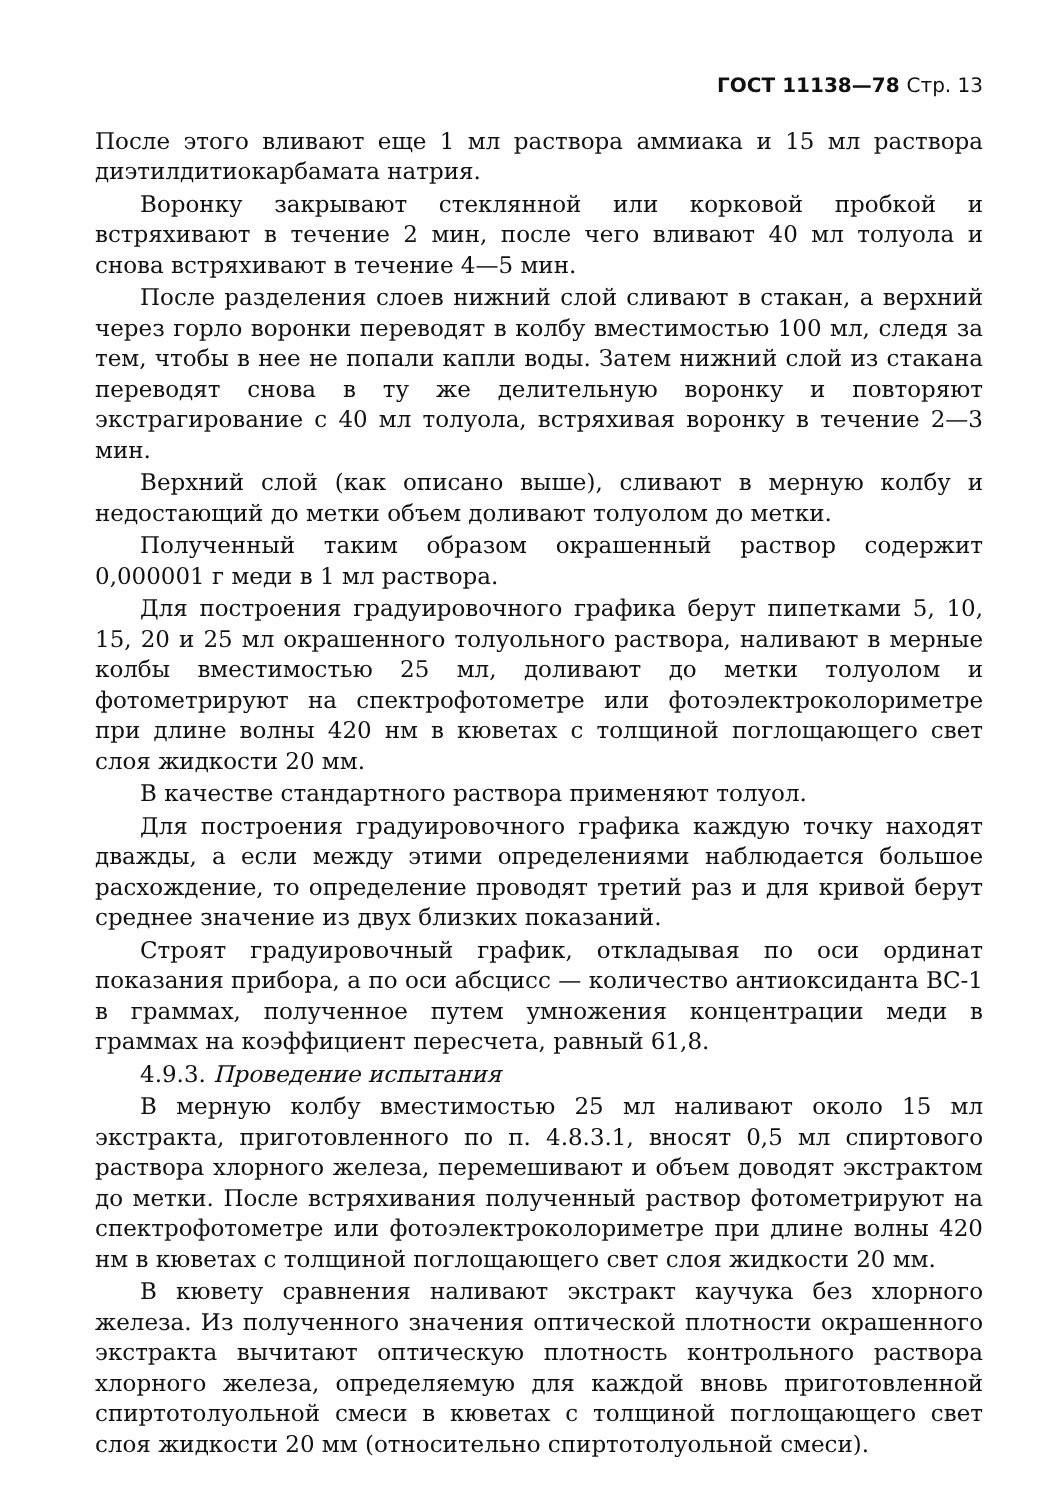ГОСТ 11138—78 Стр. 13
После этого вливают еще 1 мл раствора аммиака и 15 мл раствора диэтилдитиокарбамата натрия.
Воронку закрывают стеклянной или корковой пробкой и встряхивают в течение 2 мин, после чего вливают 40 мл толуола и снова встряхивают в течение 4—5 мин.
После разделения слоев нижний слой сливают в стакан, а верхний через горло воронки переводят в колбу вместимостью 100 мл, следя за тем, чтобы в нее не попали капли воды. Затем нижний слой из стакана переводят снова в ту же делительную воронку и повторяют экстрагирование с 40 мл толуола, встряхивая воронку в течение 2—3 мин.
Верхний слой (как описано выше), сливают в мерную колбу и недостающий до метки объем доливают толуолом до метки.
Полученный таким образом окрашенный раствор содержит 0,000001 г меди в 1 мл раствора.
Для построения градуировочного графика берут пипетками 5, 10, 15, 20 и 25 мл окрашенного толуольного раствора, наливают в мерные колбы вместимостью 25 мл, доливают до метки толуолом и фотометрируют на спектрофотометре или фотоэлектроколориметре при длине волны 420 нм в кюветах с толщиной поглощающего свет слоя жидкости 20 мм.
В качестве стандартного раствора применяют толуол.
Для построения градуировочного графика каждую точку находят дважды, а если между этими определениями наблюдается большое расхождение, то определение проводят третий раз и для кривой берут среднее значение из двух близких показаний.
Строят градуировочный график, откладывая по оси ординат показания прибора, а по оси абсцисс — количество антиоксиданта ВС-1 в граммах, полученное путем умножения концентрации меди в граммах на коэффициент пересчета, равный 61,8.
4.9.3. Проведение испытания
В мерную колбу вместимостью 25 мл наливают около 15 мл экстракта, приготовленного по п. 4.8.3.1, вносят 0,5 мл спиртового раствора хлорного железа, перемешивают и объем доводят экстрактом до метки. После встряхивания полученный раствор фотометрируют на спектрофотометре или фотоэлектроколориметре при длине волны 420 нм в кюветах с толщиной поглощающего свет слоя жидкости 20 мм.
В кювету сравнения наливают экстракт каучука без хлорного железа. Из полученного значения оптической плотности окрашенного экстракта вычитают оптическую плотность контрольного раствора хлорного железа, определяемую для каждой вновь приготовленной спиртотолуольной смеси в кюветах с толщиной поглощающего свет слоя жидкости 20 мм (относительно спиртотолуольной смеси).